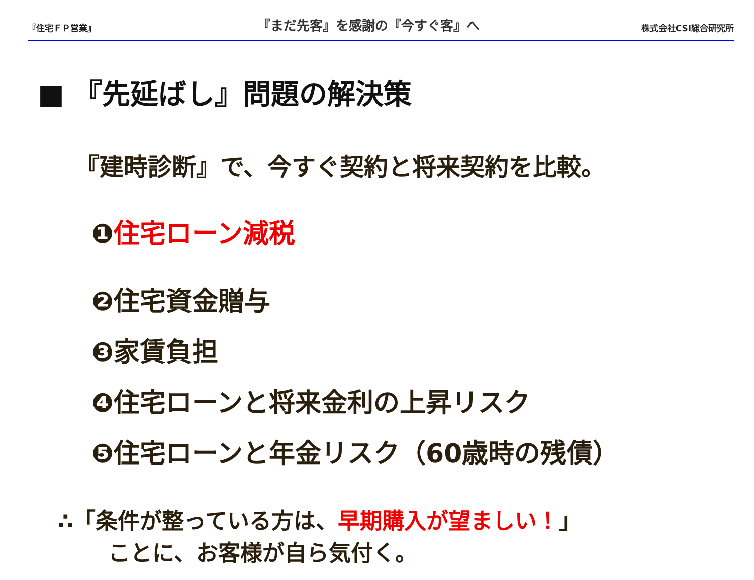『住宅ＦＰ営業』 『まだ先客』を感謝の『今すぐ客』へ 株式会社CSI総合研究所
■ 『先延ばし』問題の解決策
『建時診断』で、今すぐ契約と将来契約を比較。
❶住宅ローン減税
❷住宅資金贈与
❸家賃負担
❹住宅ローンと将来金利の上昇リスク
❺住宅ローンと年金リスク（60歳時の残債）
∴「条件が整っている方は、早期購入が望ましい！」
ことに、お客様が自ら気付く。